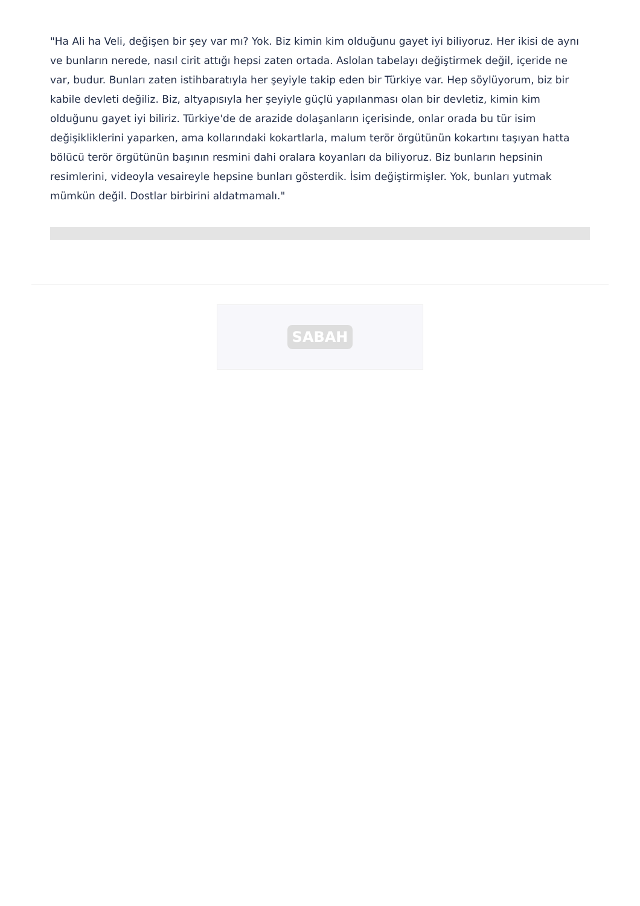"Ha Ali ha Veli, değişen bir şey var mı? Yok. Biz kimin kim olduğunu gayet iyi biliyoruz. Her ikisi de aynı ve bunların nerede, nasıl cirit attığı hepsi zaten ortada. Aslolan tabelayı değiştirmek değil, içeride ne var, budur. Bunları zaten istihbaratıyla her şeyiyle takip eden bir Türkiye var. Hep söylüyorum, biz bir kabile devleti değiliz. Biz, altyapısıyla her şeyiyle güçlü yapılanması olan bir devletiz, kimin kim olduğunu gayet iyi biliriz. Türkiye'de de arazide dolaşanların içerisinde, onlar orada bu tür isim değişikliklerini yaparken, ama kollarındaki kokartlarla, malum terör örgütünün kokartını taşıyan hatta bölücü terör örgütünün başının resmini dahi oralara koyanları da biliyoruz. Biz bunların hepsinin resimlerini, videoyla vesaireyle hepsine bunları gösterdik. İsim değiştirmişler. Yok, bunları yutmak mümkün değil. Dostlar birbirini aldatmamalı."
SABAH